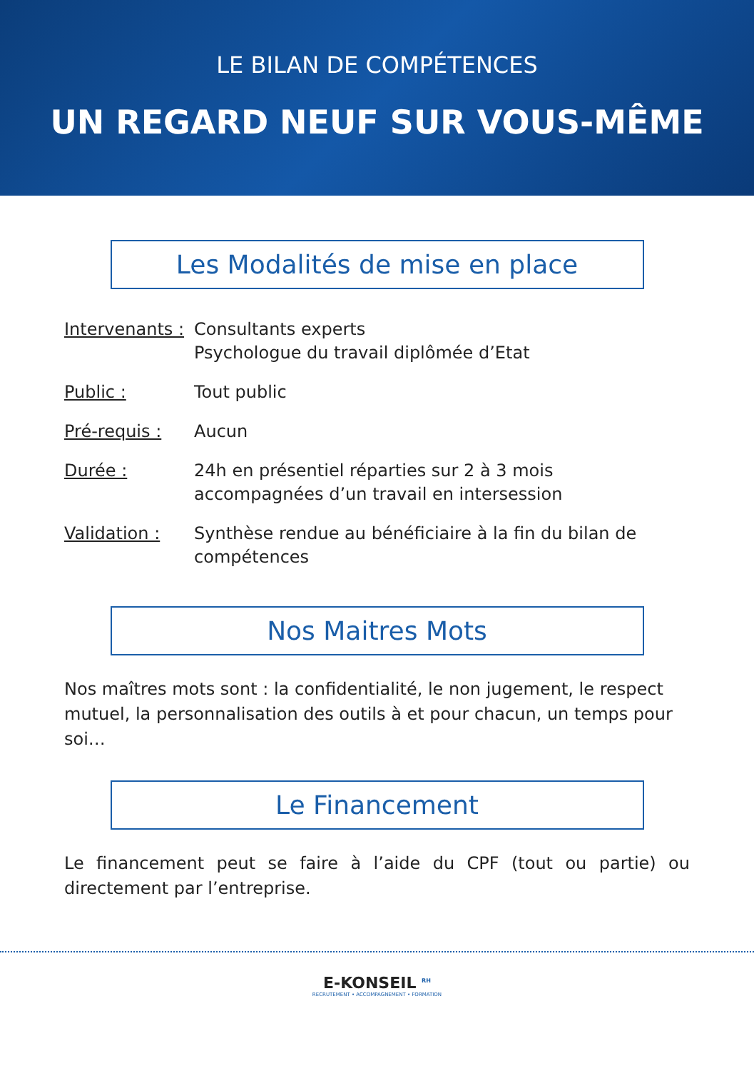LE BILAN DE COMPÉTENCES
UN REGARD NEUF SUR VOUS-MÊME
Les Modalités de mise en place
Intervenants :
Consultants experts
Psychologue du travail diplômée d’Etat
Public : Tout public
Pré-requis : Aucun
Durée : 24h en présentiel réparties sur 2 à 3 mois
accompagnées d’un travail en intersession
Validation : Synthèse rendue au bénéficiaire à la fin du bilan de compétences
Nos Maitres Mots
Nos maîtres mots sont : la confidentialité, le non jugement, le respect mutuel, la personnalisation des outils à et pour chacun, un temps pour soi…
Le Financement
Le financement peut se faire à l’aide du CPF (tout ou partie) ou directement par l’entreprise.
E-KONSEIL <sup>RH</sup>
RECRUTEMENT • ACCOMPAGNEMENT • FORMATION